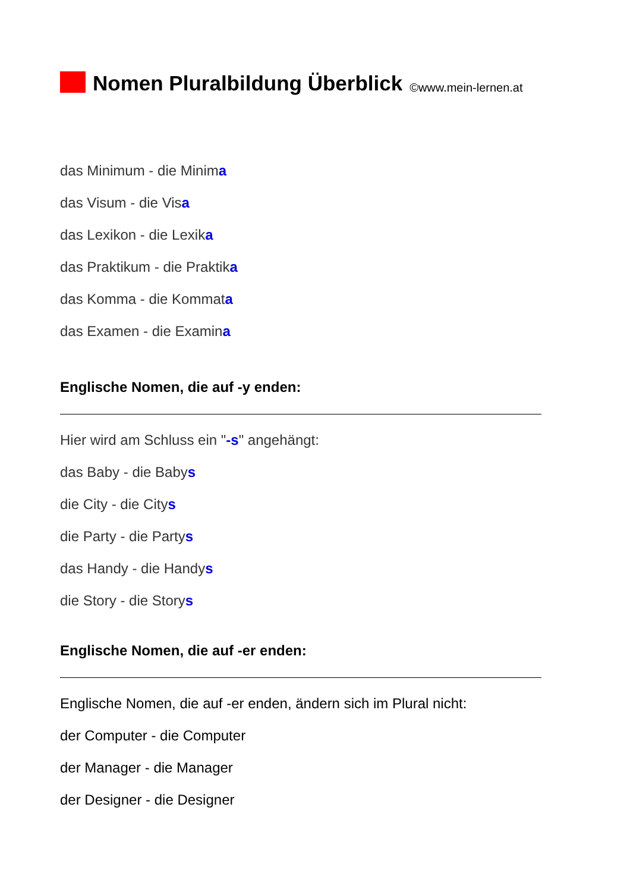Nomen Pluralbildung Überblick ©www.mein-lernen.at
das Minimum - die Minima
das Visum - die Visa
das Lexikon - die Lexika
das Praktikum - die Praktika
das Komma - die Kommata
das Examen - die Examina
Englische Nomen, die auf -y enden:
Hier wird am Schluss ein "-s" angehängt:
das Baby - die Babys
die City - die Citys
die Party - die Partys
das Handy - die Handys
die Story - die Storys
Englische Nomen, die auf -er enden:
Englische Nomen, die auf -er enden, ändern sich im Plural nicht:
der Computer - die Computer
der Manager - die Manager
der Designer - die Designer